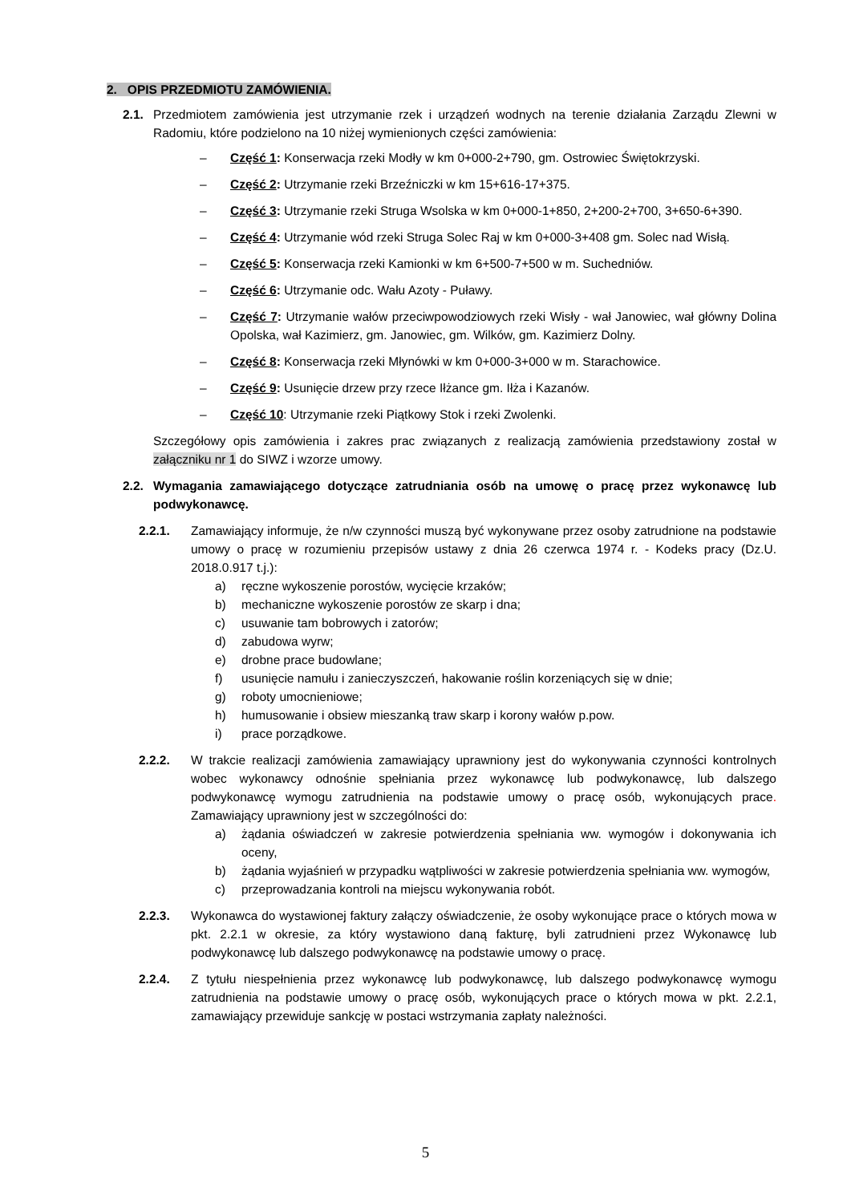2. OPIS PRZEDMIOTU ZAMÓWIENIA.
2.1. Przedmiotem zamówienia jest utrzymanie rzek i urządzeń wodnych na terenie działania Zarządu Zlewni w Radomiu, które podzielono na 10 niżej wymienionych części zamówienia:
– Część 1: Konserwacja rzeki Modły w km 0+000-2+790, gm. Ostrowiec Świętokrzyski.
– Część 2: Utrzymanie rzeki Brzeźniczki w km 15+616-17+375.
– Część 3: Utrzymanie rzeki Struga Wsolska w km 0+000-1+850, 2+200-2+700, 3+650-6+390.
– Część 4: Utrzymanie wód rzeki Struga Solec Raj w km 0+000-3+408 gm. Solec nad Wisłą.
– Część 5: Konserwacja rzeki Kamionki w km 6+500-7+500 w m. Suchedniów.
– Część 6: Utrzymanie odc. Wału Azoty - Puławy.
– Część 7: Utrzymanie wałów przeciwpowodziowych rzeki Wisły - wał Janowiec, wał główny Dolina Opolska, wał Kazimierz, gm. Janowiec, gm. Wilków, gm. Kazimierz Dolny.
– Część 8: Konserwacja rzeki Młynówki w km 0+000-3+000 w m. Starachowice.
– Część 9: Usunięcie drzew przy rzece Iłżance gm. Iłża i Kazanów.
– Część 10: Utrzymanie rzeki Piątkowy Stok i rzeki Zwolenki.
Szczegółowy opis zamówienia i zakres prac związanych z realizacją zamówienia przedstawiony został w załączniku nr 1 do SIWZ i wzorze umowy.
2.2. Wymagania zamawiającego dotyczące zatrudniania osób na umowę o pracę przez wykonawcę lub podwykonawcę.
2.2.1. Zamawiający informuje, że n/w czynności muszą być wykonywane przez osoby zatrudnione na podstawie umowy o pracę w rozumieniu przepisów ustawy z dnia 26 czerwca 1974 r. - Kodeks pracy (Dz.U. 2018.0.917 t.j.):
a) ręczne wykoszenie porostów, wycięcie krzaków;
b) mechaniczne wykoszenie porostów ze skarp i dna;
c) usuwanie tam bobrowych i zatorów;
d) zabudowa wyrw;
e) drobne prace budowlane;
f) usunięcie namułu i zanieczyszczeń, hakowanie roślin korzeniących się w dnie;
g) roboty umocnieniowe;
h) humusowanie i obsiew mieszanką traw skarp i korony wałów p.pow.
i) prace porządkowe.
2.2.2. W trakcie realizacji zamówienia zamawiający uprawniony jest do wykonywania czynności kontrolnych wobec wykonawcy odnośnie spełniania przez wykonawcę lub podwykonawcę, lub dalszego podwykonawcę wymogu zatrudnienia na podstawie umowy o pracę osób, wykonujących prace. Zamawiający uprawniony jest w szczególności do:
a) żądania oświadczeń w zakresie potwierdzenia spełniania ww. wymogów i dokonywania ich oceny,
b) żądania wyjaśnień w przypadku wątpliwości w zakresie potwierdzenia spełniania ww. wymogów,
c) przeprowadzania kontroli na miejscu wykonywania robót.
2.2.3. Wykonawca do wystawionej faktury załączy oświadczenie, że osoby wykonujące prace o których mowa w pkt. 2.2.1 w okresie, za który wystawiono daną fakturę, byli zatrudnieni przez Wykonawcę lub podwykonawcę lub dalszego podwykonawcę na podstawie umowy o pracę.
2.2.4. Z tytułu niespełnienia przez wykonawcę lub podwykonawcę, lub dalszego podwykonawcę wymogu zatrudnienia na podstawie umowy o pracę osób, wykonujących prace o których mowa w pkt. 2.2.1, zamawiający przewiduje sankcję w postaci wstrzymania zapłaty należności.
5